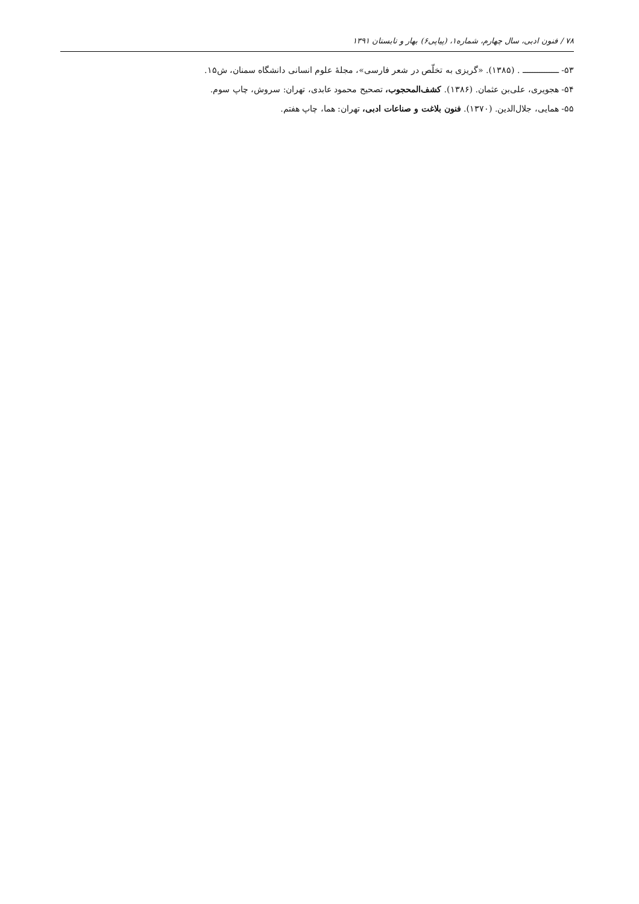۷۸ / فنون ادبی، سال چهارم، شماره۱، (پیاپی۶) بهار و تابستان ۱۳۹۱
۵۳- ـــــــــــــــ . (۱۳۸۵). «گریزی به تخلّص در شعر فارسی»، مجلهٔ علوم انسانی دانشگاه سمنان، ش۱۵.
۵۴- هجویری، علی‌بن عثمان. (۱۳۸۶). کشف‌المحجوب، تصحیح محمود عابدی، تهران: سروش، چاپ سوم.
۵۵- همایی، جلال‌الدین. (۱۳۷۰). فنون بلاغت و صناعات ادبی، تهران: هما، چاپ هفتم.